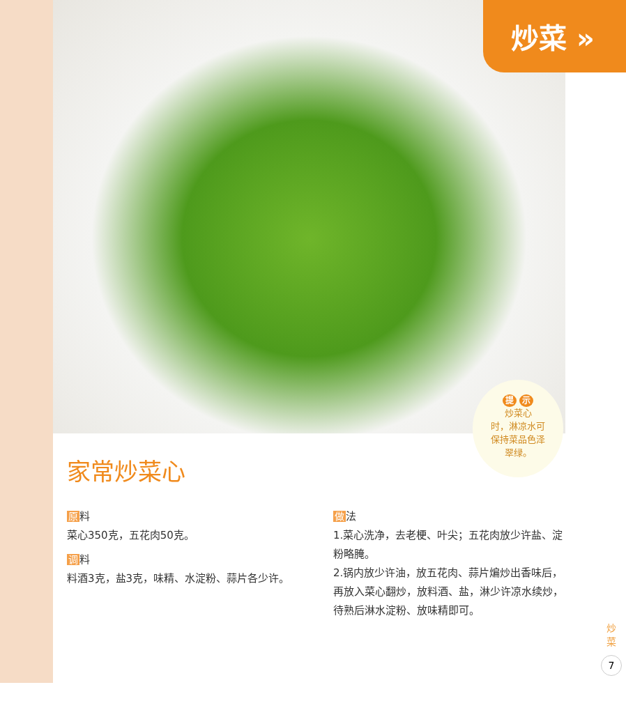炒菜 »
提 示
炒菜心
时，淋凉水可
保持菜品色泽
翠绿。
家常炒菜心
原料
菜心350克，五花肉50克。
调料
料酒3克，盐3克，味精、水淀粉、蒜片各少许。
做法
1.菜心洗净，去老梗、叶尖；五花肉放少许盐、淀粉略腌。
2.锅内放少许油，放五花肉、蒜片煸炒出香味后，再放入菜心翻炒，放料酒、盐，淋少许凉水续炒，待熟后淋水淀粉、放味精即可。
炒菜
7